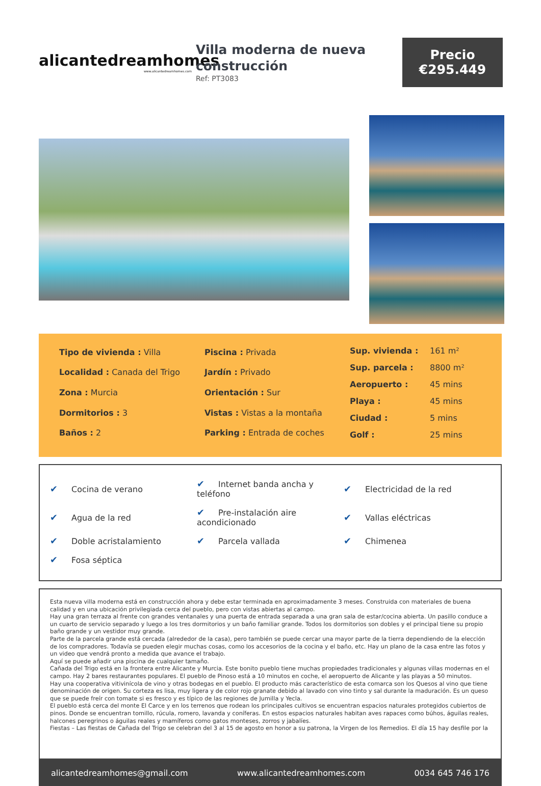alicantedreamhomes
www.alicantedreamhomes.com
Villa moderna de nueva construcción
Ref: PT3083
Precio
€295.449
| Tipo de vivienda : Villa |
| Localidad : Canada del Trigo |
| Zona : Murcia |
| Dormitorios : 3 |
| Baños : 2 |
| Piscina : Privada |
| Jardín : Privado |
| Orientación : Sur |
| Vistas : Vistas a la montaña |
| Parking : Entrada de coches |
| Sup. vivienda : | 161 m² |
| Sup. parcela : | 8800 m² |
| Aeropuerto : | 45 mins |
| Playa : | 45 mins |
| Ciudad : | 5 mins |
| Golf : | 25 mins |
| ✔ Cocina de verano | ✔ Internet banda ancha y teléfono | ✔ Electricidad de la red |
| ✔ Agua de la red | ✔ Pre-instalación aire acondicionado | ✔ Vallas eléctricas |
| ✔ Doble acristalamiento | ✔ Parcela vallada | ✔ Chimenea |
| ✔ Fosa séptica | | |
Esta nueva villa moderna está en construcción ahora y debe estar terminada en aproximadamente 3 meses. Construida con materiales de buena calidad y en una ubicación privilegiada cerca del pueblo, pero con vistas abiertas al campo.
Hay una gran terraza al frente con grandes ventanales y una puerta de entrada separada a una gran sala de estar/cocina abierta. Un pasillo conduce a un cuarto de servicio separado y luego a los tres dormitorios y un baño familiar grande. Todos los dormitorios son dobles y el principal tiene su propio baño grande y un vestidor muy grande.
Parte de la parcela grande está cercada (alrededor de la casa), pero también se puede cercar una mayor parte de la tierra dependiendo de la elección de los compradores. Todavía se pueden elegir muchas cosas, como los accesorios de la cocina y el baño, etc. Hay un plano de la casa entre las fotos y un video que vendrá pronto a medida que avance el trabajo.
Aquí se puede añadir una piscina de cualquier tamaño.
Cañada del Trigo está en la frontera entre Alicante y Murcia. Este bonito pueblo tiene muchas propiedades tradicionales y algunas villas modernas en el campo. Hay 2 bares restaurantes populares. El pueblo de Pinoso está a 10 minutos en coche, el aeropuerto de Alicante y las playas a 50 minutos.
Hay una cooperativa vitivinícola de vino y otras bodegas en el pueblo. El producto más característico de esta comarca son los Quesos al vino que tiene denominación de origen. Su corteza es lisa, muy ligera y de color rojo granate debido al lavado con vino tinto y sal durante la maduración. Es un queso que se puede freír con tomate si es fresco y es típico de las regiones de Jumilla y Yecla.
El pueblo está cerca del monte El Carce y en los terrenos que rodean los principales cultivos se encuentran espacios naturales protegidos cubiertos de pinos. Donde se encuentran tomillo, rúcula, romero, lavanda y coníferas. En estos espacios naturales habitan aves rapaces como búhos, águilas reales, halcones peregrinos o águilas reales y mamíferos como gatos monteses, zorros y jabalíes.
Fiestas – Las fiestas de Cañada del Trigo se celebran del 3 al 15 de agosto en honor a su patrona, la Virgen de los Remedios. El día 15 hay desfile por la
alicantedreamhomes@gmail.com www.alicantedreamhomes.com 0034 645 746 176